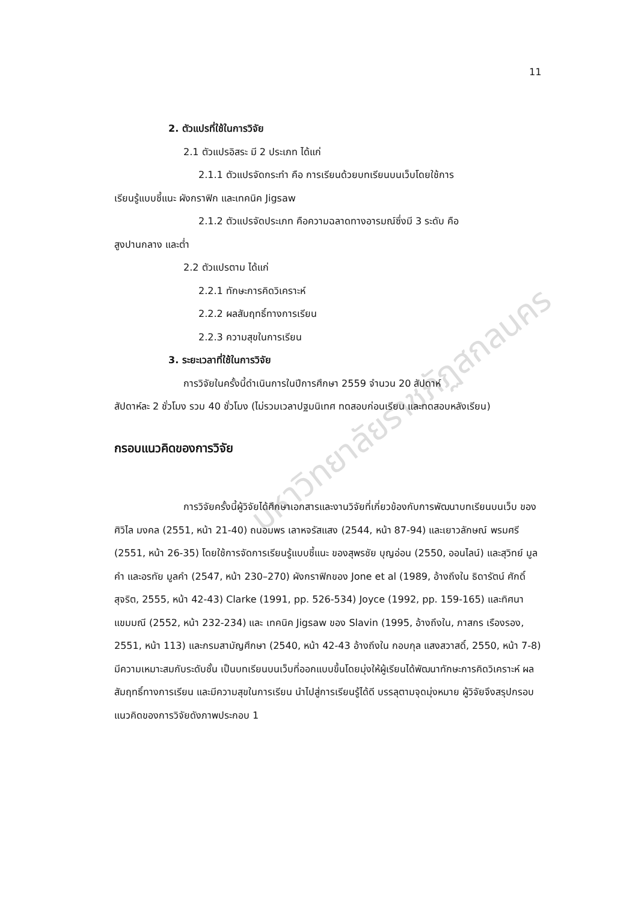11
มหาวิทยาลัยราชภัฏสกลนคร
2. ตัวแปรที่ใช้ในการวิจัย
2.1 ตัวแปรอิสระ มี 2 ประเภท ได้แก่
2.1.1 ตัวแปรจัดกระทำ คือ การเรียนด้วยบทเรียนบนเว็บโดยใช้การ
เรียนรู้แบบชี้แนะ ผังกราฟิก และเทคนิค Jigsaw
2.1.2 ตัวแปรจัดประเภท คือความฉลาดทางอารมณ์ซึ่งมี 3 ระดับ คือ
สูงปานกลาง และต่ำ
2.2 ตัวแปรตาม ได้แก่
2.2.1 ทักษะการคิดวิเคราะห์
2.2.2 ผลสัมฤทธิ์ทางการเรียน
2.2.3 ความสุขในการเรียน
3. ระยะเวลาที่ใช้ในการวิจัย
การวิจัยในครั้งนี้ดำเนินการในปีการศึกษา 2559 จำนวน 20 สัปดาห์
สัปดาห์ละ 2 ชั่วโมง รวม 40 ชั่วโมง (ไม่รวมเวลาปฐมนิเทศ ทดสอบก่อนเรียน และทดสอบหลังเรียน)
กรอบแนวคิดของการวิจัย
การวิจัยครั้งนี้ผู้วิจัยได้ศึกษาเอกสารและงานวิจัยที่เกี่ยวข้องกับการพัฒนาบทเรียนบนเว็บ ของศิวิไล มงคล (2551, หน้า 21-40) ถนอมพร เลาหจรัสแสง (2544, หน้า 87-94) และเยาวลักษณ์ พรมศรี (2551, หน้า 26-35) โดยใช้การจัดการเรียนรู้แบบชี้แนะ ของสุพรชัย บุญอ่อน (2550, ออนไลน์) และสุวิทย์ มูลคำ และอรทัย มูลคำ (2547, หน้า 230–270) ผังกราฟิกของ Jone et al (1989, อ้างถึงใน ธิดารัตน์ ศักดิ์สุจริต, 2555, หน้า 42-43) Clarke (1991, pp. 526-534) Joyce (1992, pp. 159-165) และทิศนา แขมมณี (2552, หน้า 232-234) และ เทคนิค Jigsaw ของ Slavin (1995, อ้างถึงใน, ภาสกร เรืองรอง, 2551, หน้า 113) และกรมสามัญศึกษา (2540, หน้า 42-43 อ้างถึงใน กอบกุล แสงสวาสดิ์, 2550, หน้า 7-8) มีความเหมาะสมกับระดับชั้น เป็นบทเรียนบนเว็บที่ออกแบบขึ้นโดยมุ่งให้ผู้เรียนได้พัฒนาทักษะการคิดวิเคราะห์ ผลสัมฤทธิ์ทางการเรียน และมีความสุขในการเรียน นำไปสู่การเรียนรู้ได้ดี บรรลุตามจุดมุ่งหมาย ผู้วิจัยจึงสรุปกรอบแนวคิดของการวิจัยดังภาพประกอบ 1